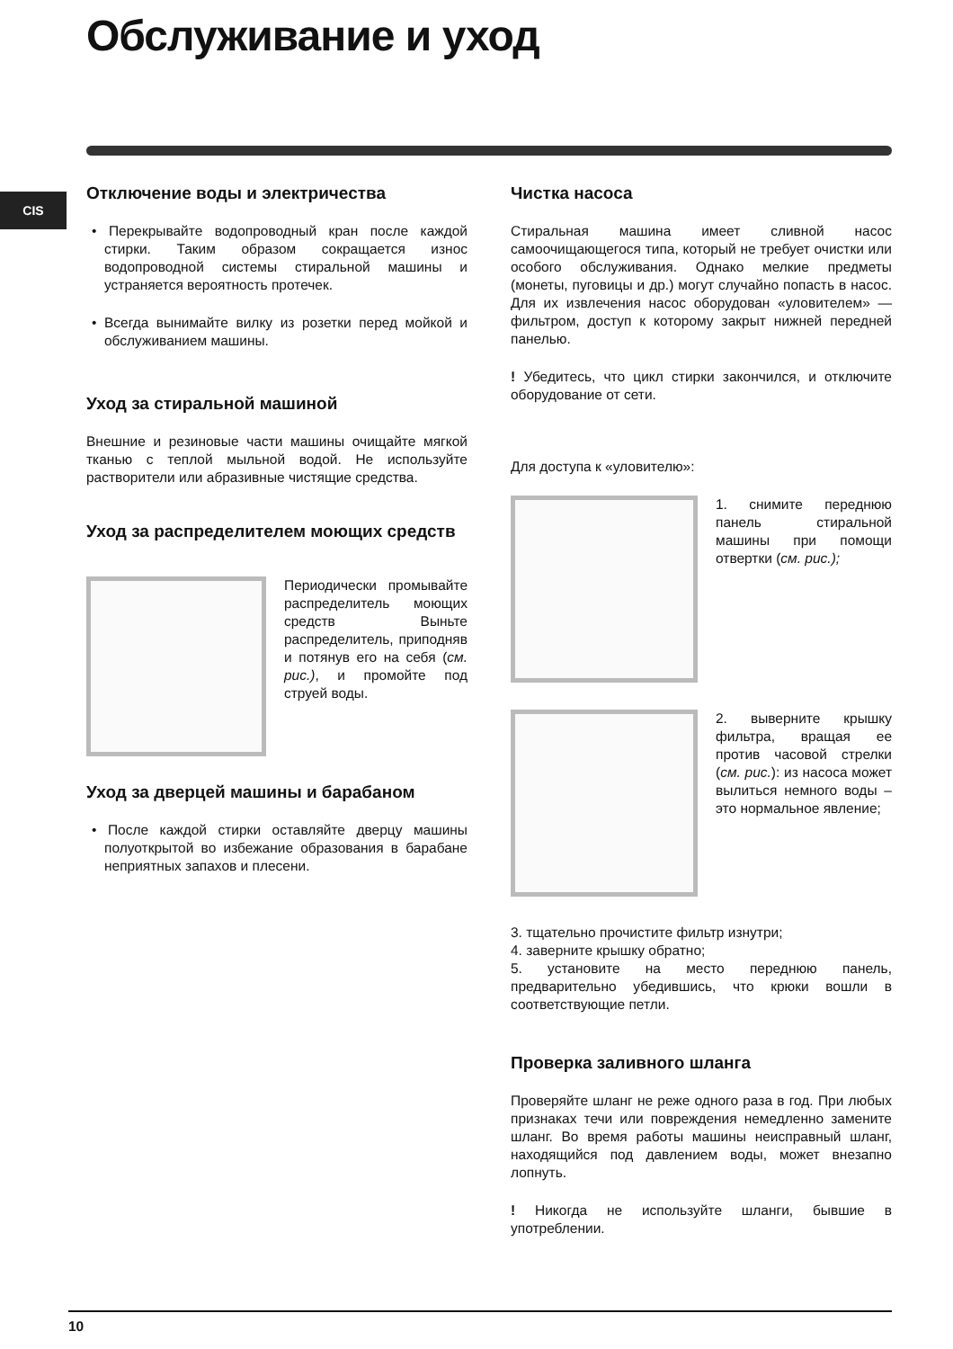Обслуживание и уход
CIS
Отключение воды и электричества
• Перекрывайте водопроводный кран после каждой стирки. Таким образом сокращается износ водопроводной системы стиральной машины и устраняется вероятность протечек.
• Всегда вынимайте вилку из розетки перед мойкой и обслуживанием машины.
Уход за стиральной машиной
Внешние и резиновые части машины очищайте мягкой тканью с теплой мыльной водой. Не используйте растворители или абразивные чистящие средства.
Уход за распределителем моющих средств
Периодически промывайте распределитель моющих средств Выньте распределитель, приподняв и потянув его на себя (см. рис.), и промойте под струей воды.
Уход за дверцей машины и барабаном
• После каждой стирки оставляйте дверцу машины полуоткрытой во избежание образования в барабане неприятных запахов и плесени.
Чистка насоса
Стиральная машина имеет сливной насос самоочищающегося типа, который не требует очистки или особого обслуживания. Однако мелкие предметы (монеты, пуговицы и др.) могут случайно попасть в насос. Для их извлечения насос оборудован «уловителем» — фильтром, доступ к которому закрыт нижней передней панелью.
! Убедитесь, что цикл стирки закончился, и отключите оборудование от сети.
Для доступа к «уловителю»:
1. снимите переднюю панель стиральной машины при помощи отвертки (см. рис.);
2. выверните крышку фильтра, вращая ее против часовой стрелки (см. рис.): из насоса может вылиться немного воды – это нормальное явление;
3. тщательно прочистите фильтр изнутри;
4. заверните крышку обратно;
5. установите на место переднюю панель, предварительно убедившись, что крюки вошли в соответствующие петли.
Проверка заливного шланга
Проверяйте шланг не реже одного раза в год. При любых признаках течи или повреждения немедленно замените шланг. Во время работы машины неисправный шланг, находящийся под давлением воды, может внезапно лопнуть.
! Никогда не используйте шланги, бывшие в употреблении.
10